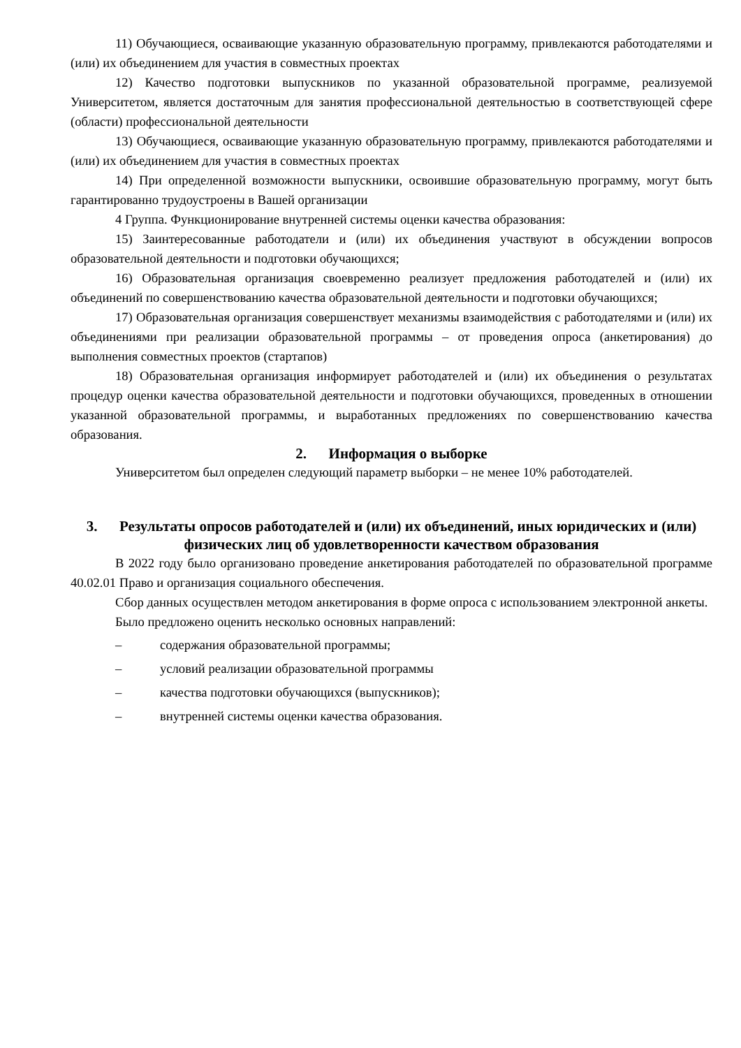11) Обучающиеся, осваивающие указанную образовательную программу, привлекаются работодателями и (или) их объединением для участия в совместных проектах
12) Качество подготовки выпускников по указанной образовательной программе, реализуемой Университетом, является достаточным для занятия профессиональной деятельностью в соответствующей сфере (области) профессиональной деятельности
13) Обучающиеся, осваивающие указанную образовательную программу, привлекаются работодателями и (или) их объединением для участия в совместных проектах
14) При определенной возможности выпускники, освоившие образовательную программу, могут быть гарантированно трудоустроены в Вашей организации
4 Группа. Функционирование внутренней системы оценки качества образования:
15) Заинтересованные работодатели и (или) их объединения участвуют в обсуждении вопросов образовательной деятельности и подготовки обучающихся;
16) Образовательная организация своевременно реализует предложения работодателей и (или) их объединений по совершенствованию качества образовательной деятельности и подготовки обучающихся;
17) Образовательная организация совершенствует механизмы взаимодействия с работодателями и (или) их объединениями при реализации образовательной программы – от проведения опроса (анкетирования) до выполнения совместных проектов (стартапов)
18) Образовательная организация информирует работодателей и (или) их объединения о результатах процедур оценки качества образовательной деятельности и подготовки обучающихся, проведенных в отношении указанной образовательной программы, и выработанных предложениях по совершенствованию качества образования.
2. Информация о выборке
Университетом был определен следующий параметр выборки – не менее 10% работодателей.
3. Результаты опросов работодателей и (или) их объединений, иных юридических и (или) физических лиц об удовлетворенности качеством образования
В 2022 году было организовано проведение анкетирования работодателей по образовательной программе 40.02.01 Право и организация социального обеспечения.
Сбор данных осуществлен методом анкетирования в форме опроса с использованием электронной анкеты.
Было предложено оценить несколько основных направлений:
– содержания образовательной программы;
– условий реализации образовательной программы
– качества подготовки обучающихся (выпускников);
– внутренней системы оценки качества образования.